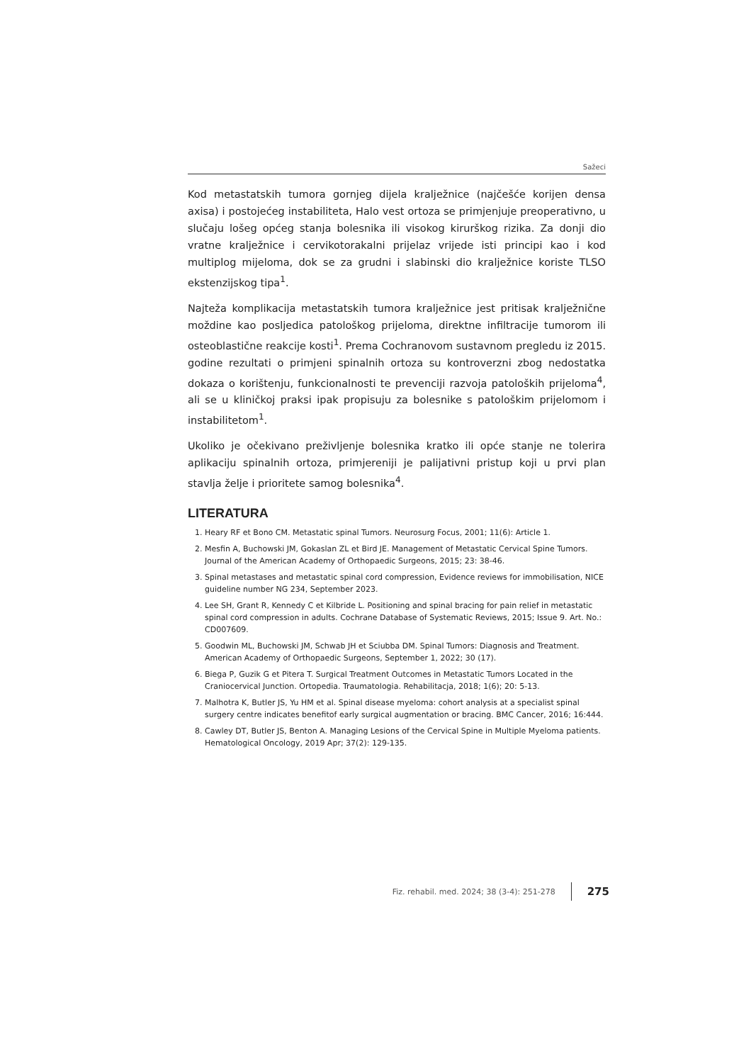Sažeci
Kod metastatskih tumora gornjeg dijela kralježnice (najčešće korijen densa axisa) i postojećeg instabiliteta, Halo vest ortoza se primjenjuje preoperativno, u slučaju lošeg općeg stanja bolesnika ili visokog kirurškog rizika. Za donji dio vratne kralježnice i cervikotorakalni prijelaz vrijede isti principi kao i kod multiplog mijeloma, dok se za grudni i slabinski dio kralježnice koriste TLSO ekstenzijskog tipa<sup>1</sup>.
Najteža komplikacija metastatskih tumora kralježnice jest pritisak kralježnične moždine kao posljedica patološkog prijeloma, direktne infiltracije tumorom ili osteoblastične reakcije kosti<sup>1</sup>. Prema Cochranovom sustavnom pregledu iz 2015. godine rezultati o primjeni spinalnih ortoza su kontroverzni zbog nedostatka dokaza o korištenju, funkcionalnosti te prevenciji razvoja patoloških prijeloma<sup>4</sup>, ali se u kliničkoj praksi ipak propisuju za bolesnike s patološkim prijelomom i instabilitetom<sup>1</sup>.
Ukoliko je očekivano preživljenje bolesnika kratko ili opće stanje ne tolerira aplikaciju spinalnih ortoza, primjereniji je palijativni pristup koji u prvi plan stavlja želje i prioritete samog bolesnika<sup>4</sup>.
LITERATURA
1. Heary RF et Bono CM. Metastatic spinal Tumors. Neurosurg Focus, 2001; 11(6): Article 1.
2. Mesfin A, Buchowski JM, Gokaslan ZL et Bird JE. Management of Metastatic Cervical Spine Tumors. Journal of the American Academy of Orthopaedic Surgeons, 2015; 23: 38-46.
3. Spinal metastases and metastatic spinal cord compression, Evidence reviews for immobilisation, NICE guideline number NG 234, September 2023.
4. Lee SH, Grant R, Kennedy C et Kilbride L. Positioning and spinal bracing for pain relief in metastatic spinal cord compression in adults. Cochrane Database of Systematic Reviews, 2015; Issue 9. Art. No.: CD007609.
5. Goodwin ML, Buchowski JM, Schwab JH et Sciubba DM. Spinal Tumors: Diagnosis and Treatment. American Academy of Orthopaedic Surgeons, September 1, 2022; 30 (17).
6. Biega P, Guzik G et Pitera T. Surgical Treatment Outcomes in Metastatic Tumors Located in the Craniocervical Junction. Ortopedia. Traumatologia. Rehabilitacja, 2018; 1(6); 20: 5-13.
7. Malhotra K, Butler JS, Yu HM et al. Spinal disease myeloma: cohort analysis at a specialist spinal surgery centre indicates benefitof early surgical augmentation or bracing. BMC Cancer, 2016; 16:444.
8. Cawley DT, Butler JS, Benton A. Managing Lesions of the Cervical Spine in Multiple Myeloma patients. Hematological Oncology, 2019 Apr; 37(2): 129-135.
Fiz. rehabil. med. 2024; 38 (3-4): 251-278 275